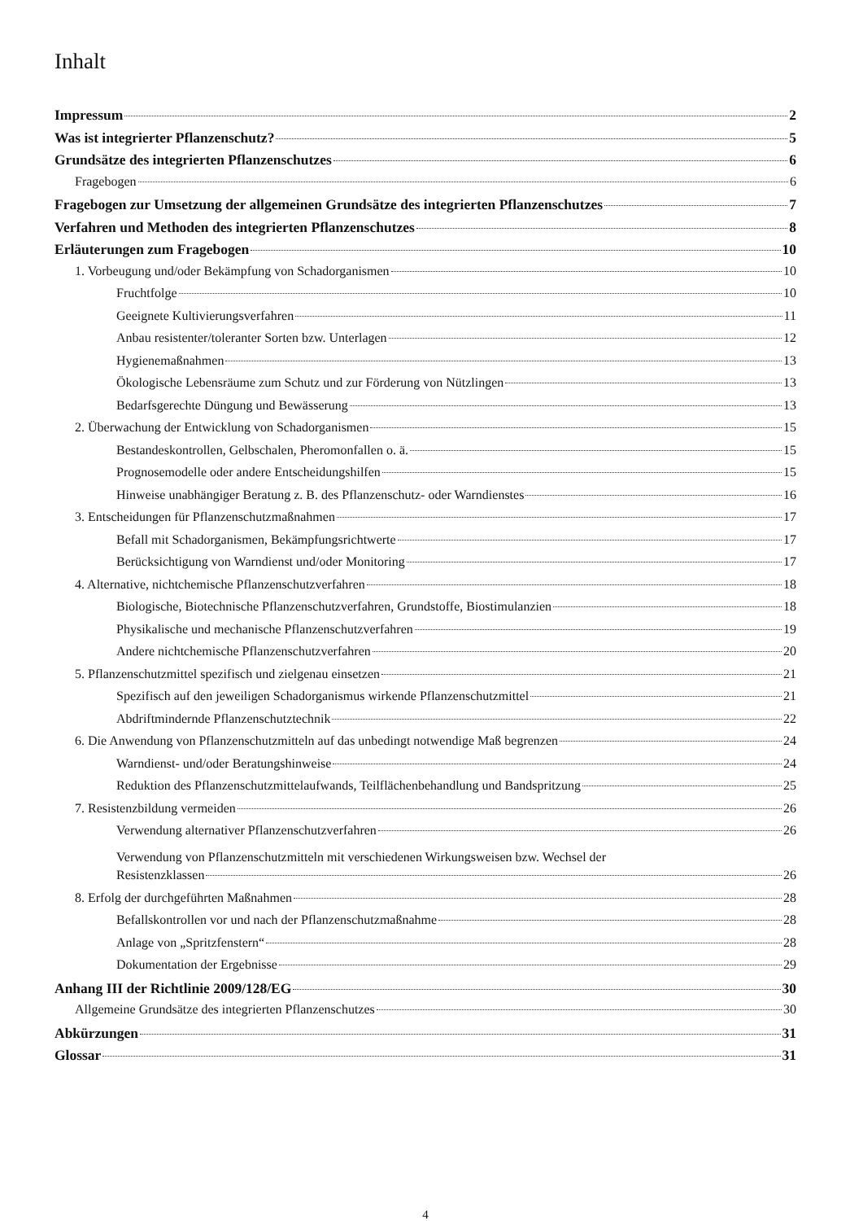Inhalt
Impressum 2
Was ist integrierter Pflanzenschutz? 5
Grundsätze des integrierten Pflanzenschutzes 6
Fragebogen 6
Fragebogen zur Umsetzung der allgemeinen Grundsätze des integrierten Pflanzenschutzes 7
Verfahren und Methoden des integrierten Pflanzenschutzes 8
Erläuterungen zum Fragebogen 10
1. Vorbeugung und/oder Bekämpfung von Schadorganismen 10
Fruchtfolge 10
Geeignete Kultivierungsverfahren 11
Anbau resistenter/toleranter Sorten bzw. Unterlagen 12
Hygienemaßnahmen 13
Ökologische Lebensräume zum Schutz und zur Förderung von Nützlingen 13
Bedarfsgerechte Düngung und Bewässerung 13
2. Überwachung der Entwicklung von Schadorganismen 15
Bestandeskontrollen, Gelbschalen, Pheromonfallen o. ä. 15
Prognosemodelle oder andere Entscheidungshilfen 15
Hinweise unabhängiger Beratung z. B. des Pflanzenschutz- oder Warndienstes 16
3. Entscheidungen für Pflanzenschutzmaßnahmen 17
Befall mit Schadorganismen, Bekämpfungsrichtwerte 17
Berücksichtigung von Warndienst und/oder Monitoring 17
4. Alternative, nichtchemische Pflanzenschutzverfahren 18
Biologische, Biotechnische Pflanzenschutzverfahren, Grundstoffe, Biostimulanzien 18
Physikalische und mechanische Pflanzenschutzverfahren 19
Andere nichtchemische Pflanzenschutzverfahren 20
5. Pflanzenschutzmittel spezifisch und zielgenau einsetzen 21
Spezifisch auf den jeweiligen Schadorganismus wirkende Pflanzenschutzmittel 21
Abdriftmindernde Pflanzenschutztechnik 22
6. Die Anwendung von Pflanzenschutzmitteln auf das unbedingt notwendige Maß begrenzen 24
Warndienst- und/oder Beratungshinweise 24
Reduktion des Pflanzenschutzmittelaufwands, Teilflächenbehandlung und Bandspritzung 25
7. Resistenzbildung vermeiden 26
Verwendung alternativer Pflanzenschutzverfahren 26
Verwendung von Pflanzenschutzmitteln mit verschiedenen Wirkungsweisen bzw. Wechsel der
Resistenzklassen 26
8. Erfolg der durchgeführten Maßnahmen 28
Befallskontrollen vor und nach der Pflanzenschutzmaßnahme 28
Anlage von „Spritzfenstern“ 28
Dokumentation der Ergebnisse 29
Anhang III der Richtlinie 2009/128/EG 30
Allgemeine Grundsätze des integrierten Pflanzenschutzes 30
Abkürzungen 31
Glossar 31
4